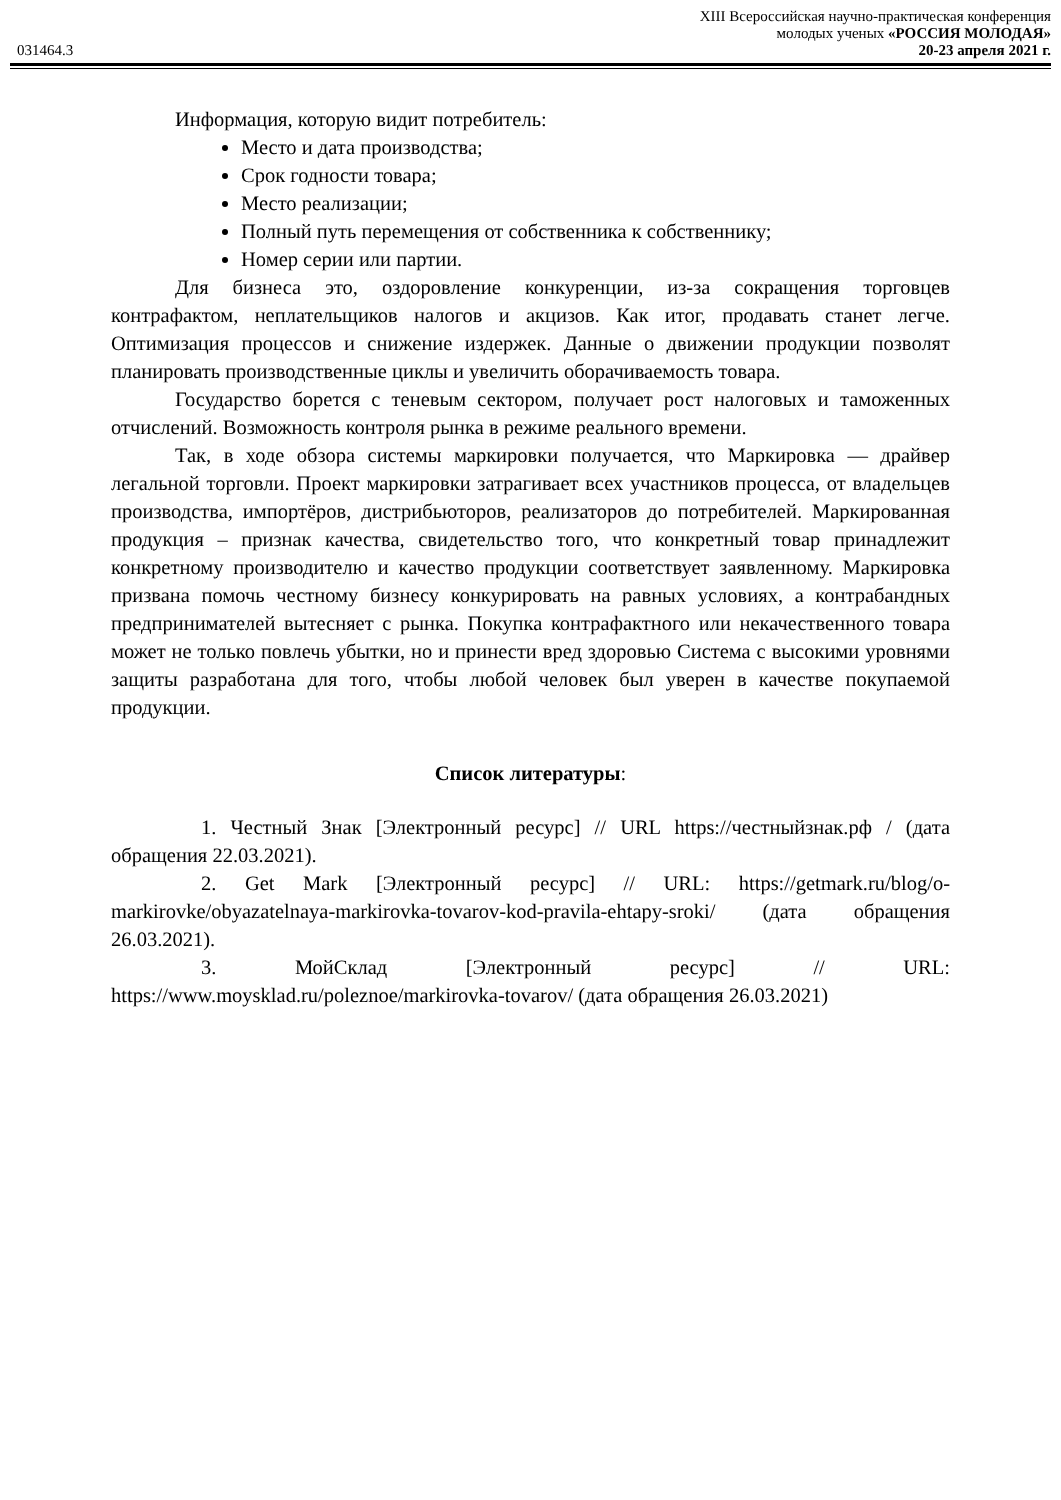XIII Всероссийская научно-практическая конференция
молодых ученых «РОССИЯ МОЛОДАЯ»
031464.3 20-23 апреля 2021 г.
Информация, которую видит потребитель:
Место и дата производства;
Срок годности товара;
Место реализации;
Полный путь перемещения от собственника к собственнику;
Номер серии или партии.
Для бизнеса это, оздоровление конкуренции, из-за сокращения торговцев контрафактом, неплательщиков налогов и акцизов. Как итог, продавать станет легче. Оптимизация процессов и снижение издержек. Данные о движении продукции позволят планировать производственные циклы и увеличить оборачиваемость товара.
Государство борется с теневым сектором, получает рост налоговых и таможенных отчислений. Возможность контроля рынка в режиме реального времени.
Так, в ходе обзора системы маркировки получается, что Маркировка — драйвер легальной торговли. Проект маркировки затрагивает всех участников процесса, от владельцев производства, импортёров, дистрибьюторов, реализаторов до потребителей. Маркированная продукция – признак качества, свидетельство того, что конкретный товар принадлежит конкретному производителю и качество продукции соответствует заявленному. Маркировка призвана помочь честному бизнесу конкурировать на равных условиях, а контрабандных предпринимателей вытесняет с рынка. Покупка контрафактного или некачественного товара может не только повлечь убытки, но и принести вред здоровью Система с высокими уровнями защиты разработана для того, чтобы любой человек был уверен в качестве покупаемой продукции.
Список литературы:
1. Честный Знак [Электронный ресурс] // URL https://честныйзнак.рф / (дата обращения 22.03.2021).
2. Get Mark [Электронный ресурс] // URL: https://getmark.ru/blog/o-markirovke/obyazatelnaya-markirovka-tovarov-kod-pravila-ehtapy-sroki/ (дата обращения 26.03.2021).
3. МойСклад [Электронный ресурс] // URL: https://www.moysklad.ru/poleznoe/markirovka-tovarov/ (дата обращения 26.03.2021)